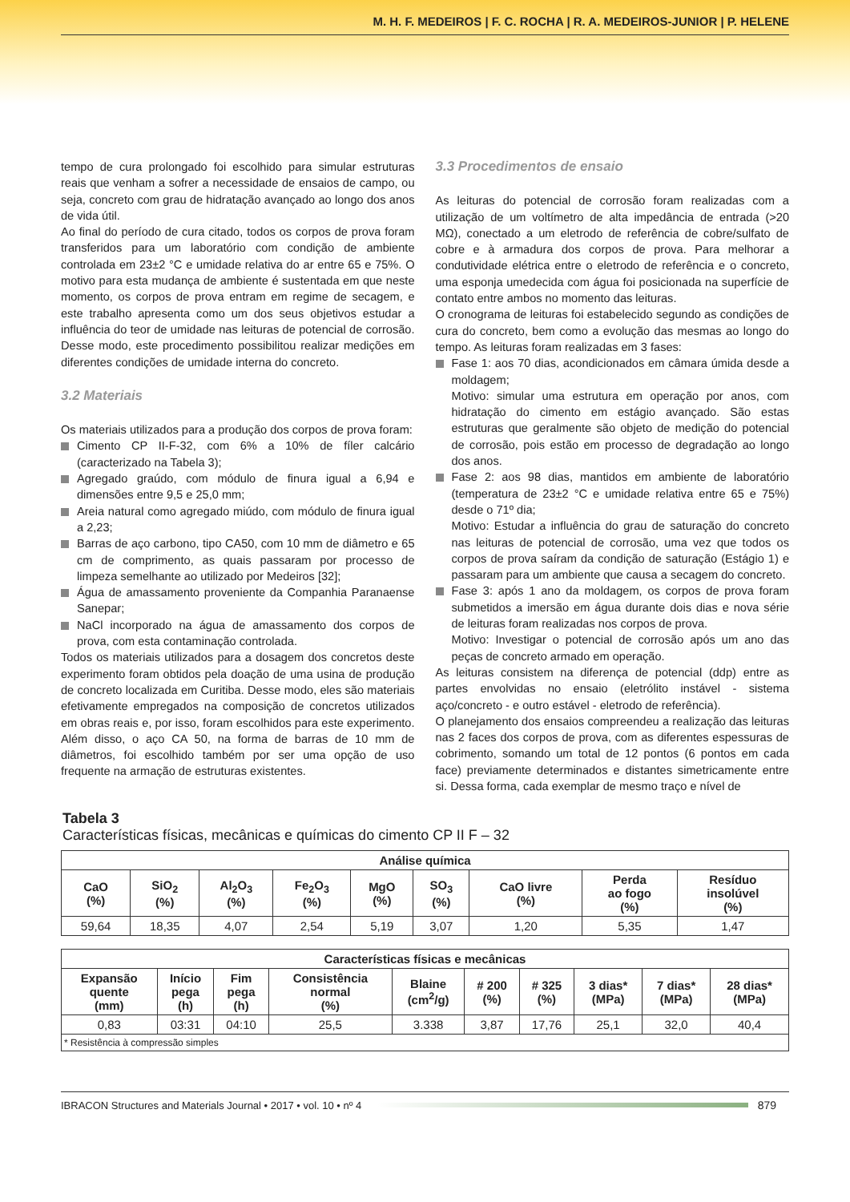M. H. F. MEDEIROS | F. C. ROCHA | R. A. MEDEIROS-JUNIOR | P. HELENE
tempo de cura prolongado foi escolhido para simular estruturas reais que venham a sofrer a necessidade de ensaios de campo, ou seja, concreto com grau de hidratação avançado ao longo dos anos de vida útil.
Ao final do período de cura citado, todos os corpos de prova foram transferidos para um laboratório com condição de ambiente controlada em 23±2 °C e umidade relativa do ar entre 65 e 75%. O motivo para esta mudança de ambiente é sustentada em que neste momento, os corpos de prova entram em regime de secagem, e este trabalho apresenta como um dos seus objetivos estudar a influência do teor de umidade nas leituras de potencial de corrosão. Desse modo, este procedimento possibilitou realizar medições em diferentes condições de umidade interna do concreto.
3.2 Materiais
Os materiais utilizados para a produção dos corpos de prova foram:
Cimento CP II-F-32, com 6% a 10% de fíler calcário (caracterizado na Tabela 3);
Agregado graúdo, com módulo de finura igual a 6,94 e dimensões entre 9,5 e 25,0 mm;
Areia natural como agregado miúdo, com módulo de finura igual a 2,23;
Barras de aço carbono, tipo CA50, com 10 mm de diâmetro e 65 cm de comprimento, as quais passaram por processo de limpeza semelhante ao utilizado por Medeiros [32];
Água de amassamento proveniente da Companhia Paranaense Sanepar;
NaCl incorporado na água de amassamento dos corpos de prova, com esta contaminação controlada.
Todos os materiais utilizados para a dosagem dos concretos deste experimento foram obtidos pela doação de uma usina de produção de concreto localizada em Curitiba. Desse modo, eles são materiais efetivamente empregados na composição de concretos utilizados em obras reais e, por isso, foram escolhidos para este experimento. Além disso, o aço CA 50, na forma de barras de 10 mm de diâmetros, foi escolhido também por ser uma opção de uso frequente na armação de estruturas existentes.
3.3 Procedimentos de ensaio
As leituras do potencial de corrosão foram realizadas com a utilização de um voltímetro de alta impedância de entrada (>20 MΩ), conectado a um eletrodo de referência de cobre/sulfato de cobre e à armadura dos corpos de prova. Para melhorar a condutividade elétrica entre o eletrodo de referência e o concreto, uma esponja umedecida com água foi posicionada na superfície de contato entre ambos no momento das leituras.
O cronograma de leituras foi estabelecido segundo as condições de cura do concreto, bem como a evolução das mesmas ao longo do tempo. As leituras foram realizadas em 3 fases:
Fase 1: aos 70 dias, acondicionados em câmara úmida desde a moldagem;
Motivo: simular uma estrutura em operação por anos, com hidratação do cimento em estágio avançado. São estas estruturas que geralmente são objeto de medição do potencial de corrosão, pois estão em processo de degradação ao longo dos anos.
Fase 2: aos 98 dias, mantidos em ambiente de laboratório (temperatura de 23±2 °C e umidade relativa entre 65 e 75%) desde o 71º dia;
Motivo: Estudar a influência do grau de saturação do concreto nas leituras de potencial de corrosão, uma vez que todos os corpos de prova saíram da condição de saturação (Estágio 1) e passaram para um ambiente que causa a secagem do concreto.
Fase 3: após 1 ano da moldagem, os corpos de prova foram submetidos a imersão em água durante dois dias e nova série de leituras foram realizadas nos corpos de prova.
Motivo: Investigar o potencial de corrosão após um ano das peças de concreto armado em operação.
As leituras consistem na diferença de potencial (ddp) entre as partes envolvidas no ensaio (eletrólito instável - sistema aço/concreto - e outro estável - eletrodo de referência).
O planejamento dos ensaios compreendeu a realização das leituras nas 2 faces dos corpos de prova, com as diferentes espessuras de cobrimento, somando um total de 12 pontos (6 pontos em cada face) previamente determinados e distantes simetricamente entre si. Dessa forma, cada exemplar de mesmo traço e nível de
Tabela 3
Características físicas, mecânicas e químicas do cimento CP II F – 32
| Análise química | | | | | | | | |
| --- | --- | --- | --- | --- | --- | --- | --- | --- |
| CaO (%) | SiO<sub>2</sub> (%) | Al<sub>2</sub>O<sub>3</sub> (%) | Fe<sub>2</sub>O<sub>3</sub> (%) | MgO (%) | SO<sub>3</sub> (%) | CaO livre (%) | Perda ao fogo (%) | Resíduo insolúvel (%) |
| 59,64 | 18,35 | 4,07 | 2,54 | 5,19 | 3,07 | 1,20 | 5,35 | 1,47 |
| Características físicas e mecânicas | | | | | | | | | |
| --- | --- | --- | --- | --- | --- | --- | --- | --- | --- |
| Expansão quente (mm) | Início pega (h) | Fim pega (h) | Consistência normal (%) | Blaine (cm<sup>2</sup>/g) | # 200 (%) | # 325 (%) | 3 dias* (MPa) | 7 dias* (MPa) | 28 dias* (MPa) |
| 0,83 | 03:31 | 04:10 | 25,5 | 3.338 | 3,87 | 17,76 | 25,1 | 32,0 | 40,4 |
| * Resistência à compressão simples | | | | | | | | | |
IBRACON Structures and Materials Journal • 2017 • vol. 10 • nº 4
879